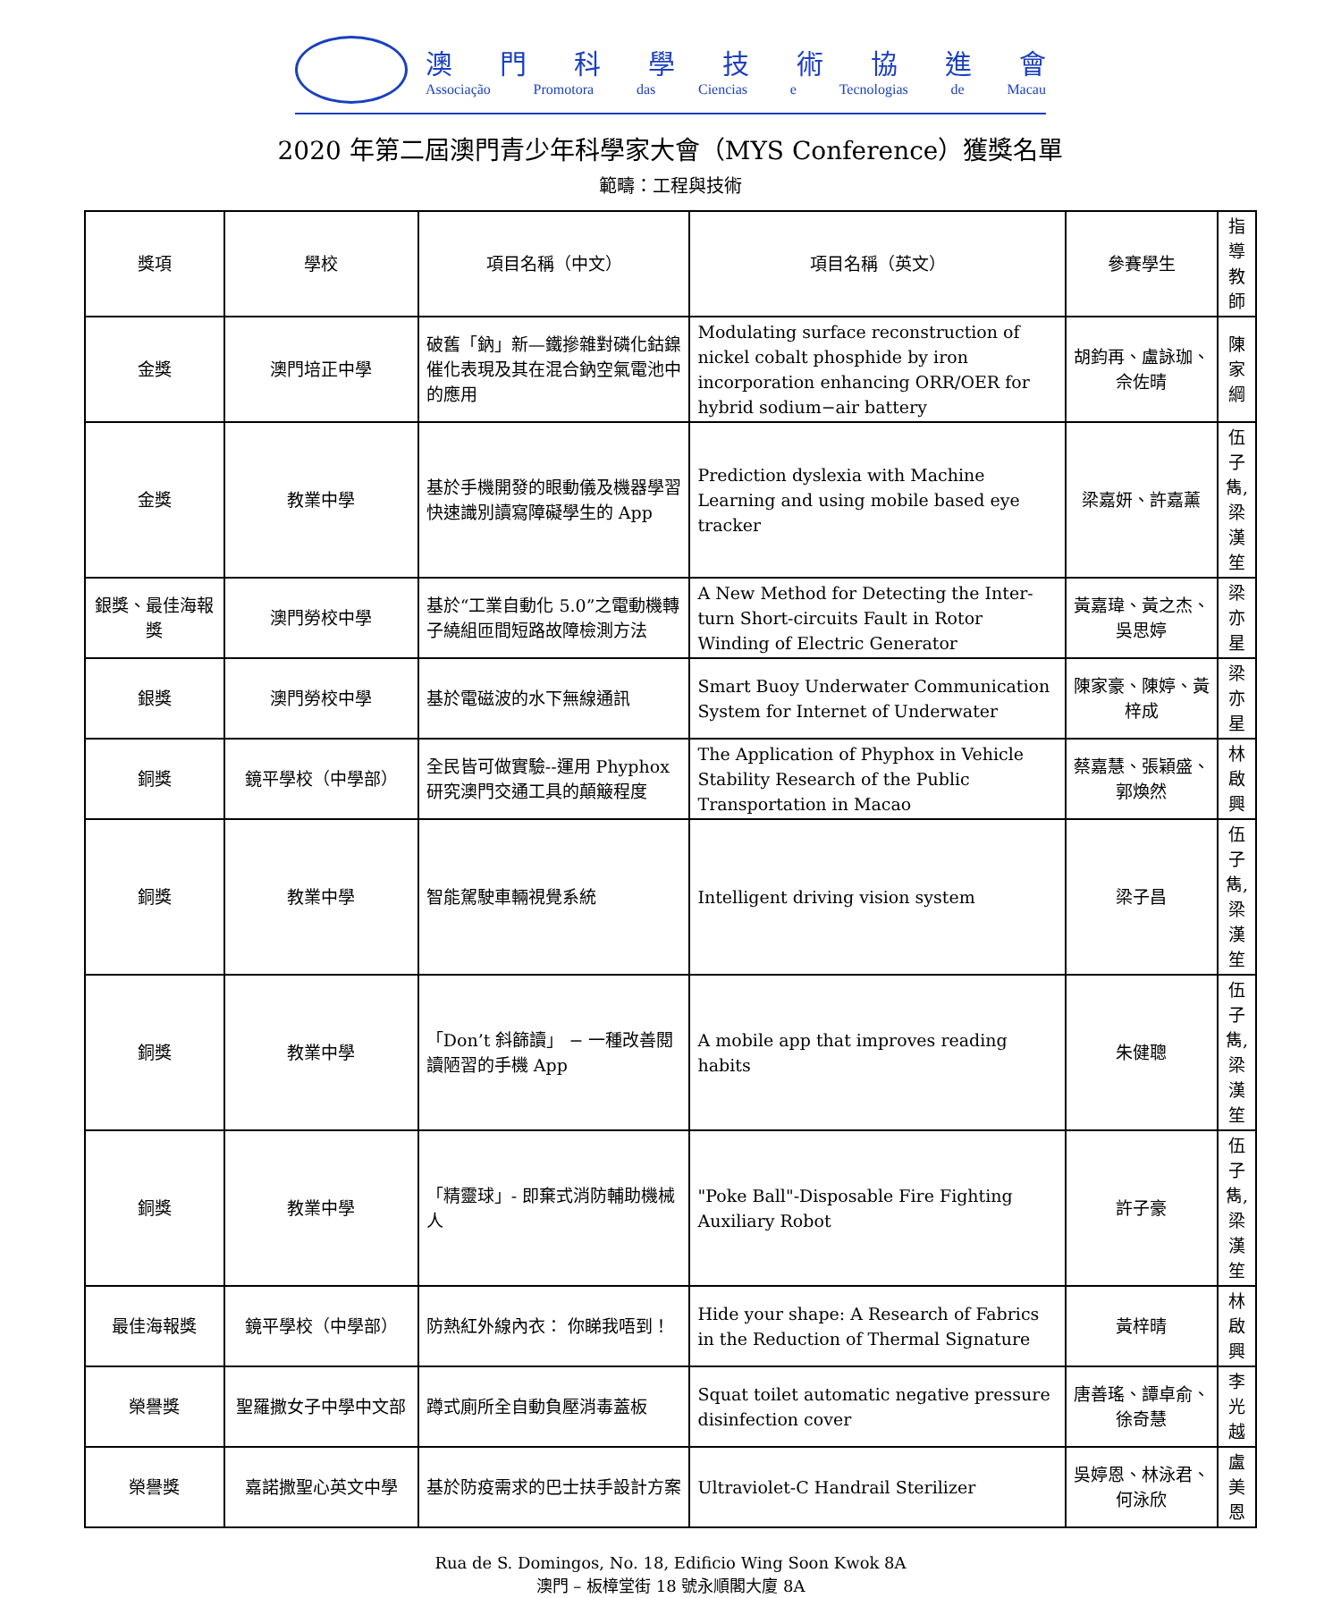澳門科學技術協進會
Associação Promotora das Ciencias e Tecnologias de Macau
2020 年第二屆澳門青少年科學家大會（MYS Conference）獲獎名單
範疇：工程與技術
| 獎項 | 學校 | 項目名稱（中文） | 項目名稱（英文） | 參賽學生 | 指導教師 |
| --- | --- | --- | --- | --- | --- |
| 金獎 | 澳門培正中學 | 破舊「鈉」新—鐵摻雜對磷化鈷鎳催化表現及其在混合鈉空氣電池中的應用 | Modulating surface reconstruction of nickel cobalt phosphide by iron incorporation enhancing ORR/OER for hybrid sodium−air battery | 胡鈞再、盧詠珈、佘佐晴 | 陳家綱 |
| 金獎 | 教業中學 | 基於手機開發的眼動儀及機器學習快速識別讀寫障礙學生的 App | Prediction dyslexia with Machine Learning and using mobile based eye tracker | 梁嘉妍、許嘉薰 | 伍子雋, 梁漢笙 |
| 銀獎、最佳海報獎 | 澳門勞校中學 | 基於“工業自動化 5.0”之電動機轉子繞組匝間短路故障檢測方法 | A New Method for Detecting the Inter-turn Short-circuits Fault in Rotor Winding of Electric Generator | 黃嘉瑋、黃之杰、吳思婷 | 梁亦星 |
| 銀獎 | 澳門勞校中學 | 基於電磁波的水下無線通訊 | Smart Buoy Underwater Communication System for Internet of Underwater | 陳家豪、陳婷、黃梓成 | 梁亦星 |
| 銅獎 | 鏡平學校（中學部） | 全民皆可做實驗--運用 Phyphox 研究澳門交通工具的顛簸程度 | The Application of Phyphox in Vehicle Stability Research of the Public Transportation in Macao | 蔡嘉慧、張穎盛、郭煥然 | 林啟興 |
| 銅獎 | 教業中學 | 智能駕駛車輛視覺系統 | Intelligent driving vision system | 梁子昌 | 伍子雋, 梁漢笙 |
| 銅獎 | 教業中學 | 「Don’t 斜篩讀」 − 一種改善閱讀陋習的手機 App | A mobile app that improves reading habits | 朱健聰 | 伍子雋, 梁漢笙 |
| 銅獎 | 教業中學 | 「精靈球」- 即棄式消防輔助機械人 | "Poke Ball"-Disposable Fire Fighting Auxiliary Robot | 許子豪 | 伍子雋, 梁漢笙 |
| 最佳海報獎 | 鏡平學校（中學部） | 防熱紅外線內衣： 你睇我唔到！ | Hide your shape: A Research of Fabrics in the Reduction of Thermal Signature | 黃梓晴 | 林啟興 |
| 榮譽獎 | 聖羅撒女子中學中文部 | 蹲式廁所全自動負壓消毒蓋板 | Squat toilet automatic negative pressure disinfection cover | 唐善瑤、譚卓俞、徐奇慧 | 李光越 |
| 榮譽獎 | 嘉諾撒聖心英文中學 | 基於防疫需求的巴士扶手設計方案 | Ultraviolet-C Handrail Sterilizer | 吳婷恩、林泳君、何泳欣 | 盧美恩 |
Rua de S. Domingos, No. 18, Edificio Wing Soon Kwok 8A
澳門 – 板樟堂街 18 號永順閣大廈 8A